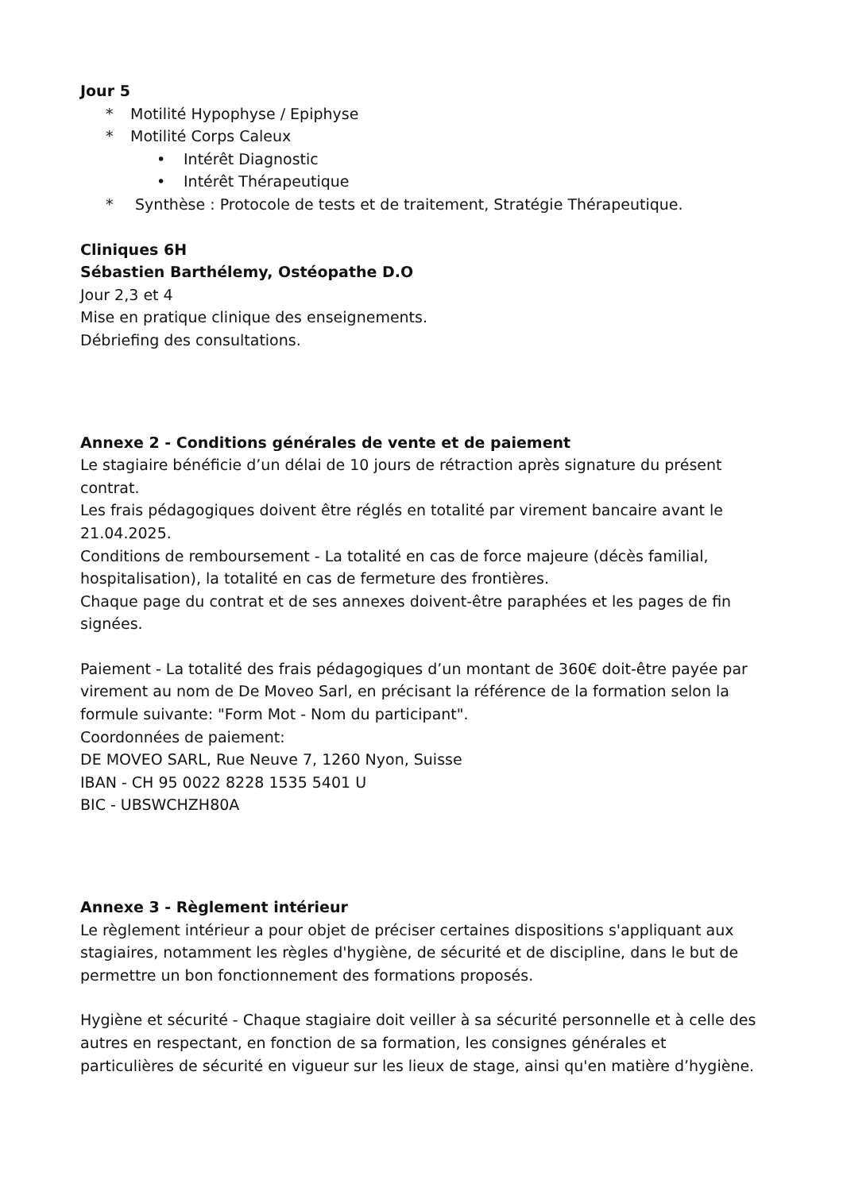Jour 5
* Motilité Hypophyse / Epiphyse
* Motilité Corps Caleux
• Intérêt Diagnostic
• Intérêt Thérapeutique
* Synthèse : Protocole de tests et de traitement, Stratégie Thérapeutique.
Cliniques 6H
Sébastien Barthélemy, Ostéopathe D.O
Jour 2,3 et 4
Mise en pratique clinique des enseignements.
Débriefing des consultations.
Annexe 2 - Conditions générales de vente et de paiement
Le stagiaire bénéficie d’un délai de 10 jours de rétraction après signature du présent contrat.
Les frais pédagogiques doivent être réglés en totalité par virement bancaire avant le 21.04.2025.
Conditions de remboursement - La totalité en cas de force majeure (décès familial, hospitalisation), la totalité en cas de fermeture des frontières.
Chaque page du contrat et de ses annexes doivent-être paraphées et les pages de fin signées.
Paiement - La totalité des frais pédagogiques d’un montant de 360€ doit-être payée par virement au nom de De Moveo Sarl, en précisant la référence de la formation selon la formule suivante: "Form Mot - Nom du participant".
Coordonnées de paiement:
DE MOVEO SARL, Rue Neuve 7, 1260 Nyon, Suisse
IBAN - CH 95 0022 8228 1535 5401 U
BIC - UBSWCHZH80A
Annexe 3 - Règlement intérieur
Le règlement intérieur a pour objet de préciser certaines dispositions s'appliquant aux stagiaires, notamment les règles d'hygiène, de sécurité et de discipline, dans le but de permettre un bon fonctionnement des formations proposés.
Hygiène et sécurité - Chaque stagiaire doit veiller à sa sécurité personnelle et à celle des autres en respectant, en fonction de sa formation, les consignes générales et particulières de sécurité en vigueur sur les lieux de stage, ainsi qu'en matière d’hygiène.